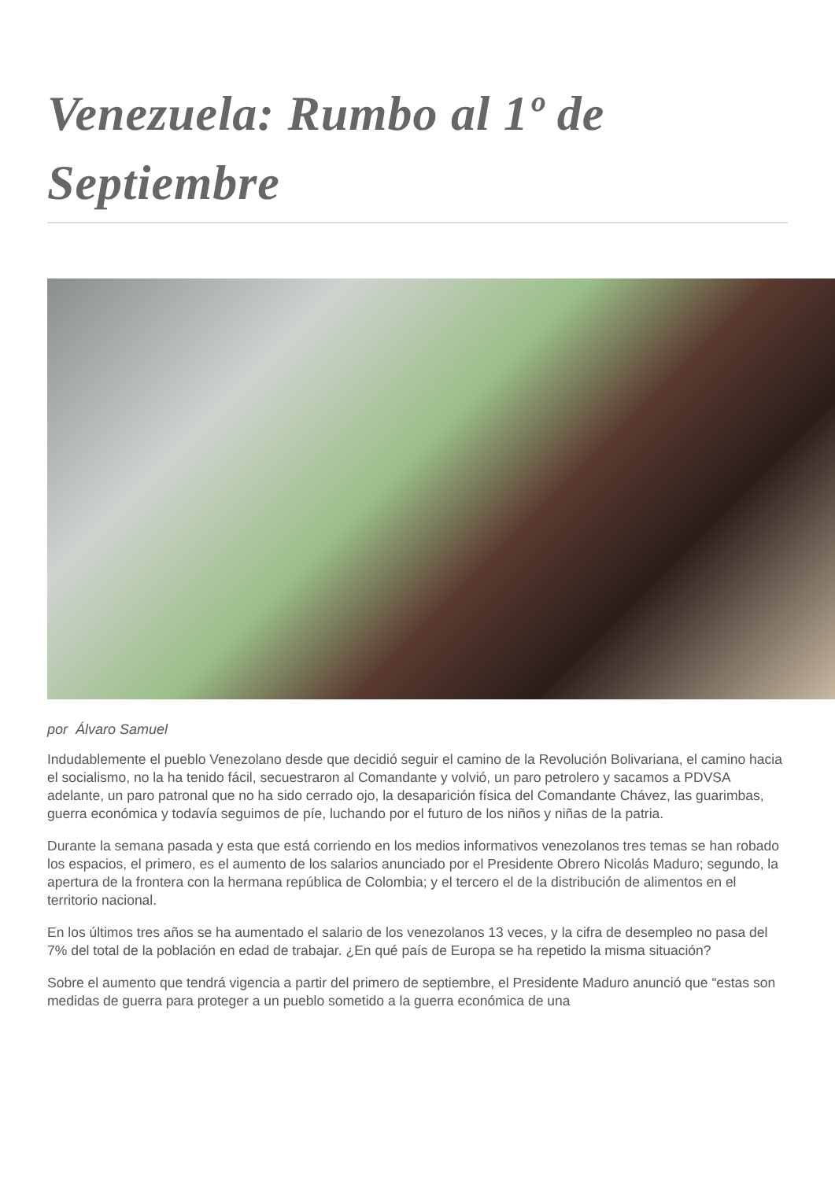Venezuela: Rumbo al 1º de Septiembre
por Álvaro Samuel
Indudablemente el pueblo Venezolano desde que decidió seguir el camino de la Revolución Bolivariana, el camino hacia el socialismo, no la ha tenido fácil, secuestraron al Comandante y volvió, un paro petrolero y sacamos a PDVSA adelante, un paro patronal que no ha sido cerrado ojo, la desaparición física del Comandante Chávez, las guarimbas, guerra económica y todavía seguimos de píe, luchando por el futuro de los niños y niñas de la patria.
Durante la semana pasada y esta que está corriendo en los medios informativos venezolanos tres temas se han robado los espacios, el primero, es el aumento de los salarios anunciado por el Presidente Obrero Nicolás Maduro; segundo, la apertura de la frontera con la hermana república de Colombia; y el tercero el de la distribución de alimentos en el territorio nacional.
En los últimos tres años se ha aumentado el salario de los venezolanos 13 veces, y la cifra de desempleo no pasa del 7% del total de la población en edad de trabajar. ¿En qué país de Europa se ha repetido la misma situación?
Sobre el aumento que tendrá vigencia a partir del primero de septiembre, el Presidente Maduro anunció que “estas son medidas de guerra para proteger a un pueblo sometido a la guerra económica de una